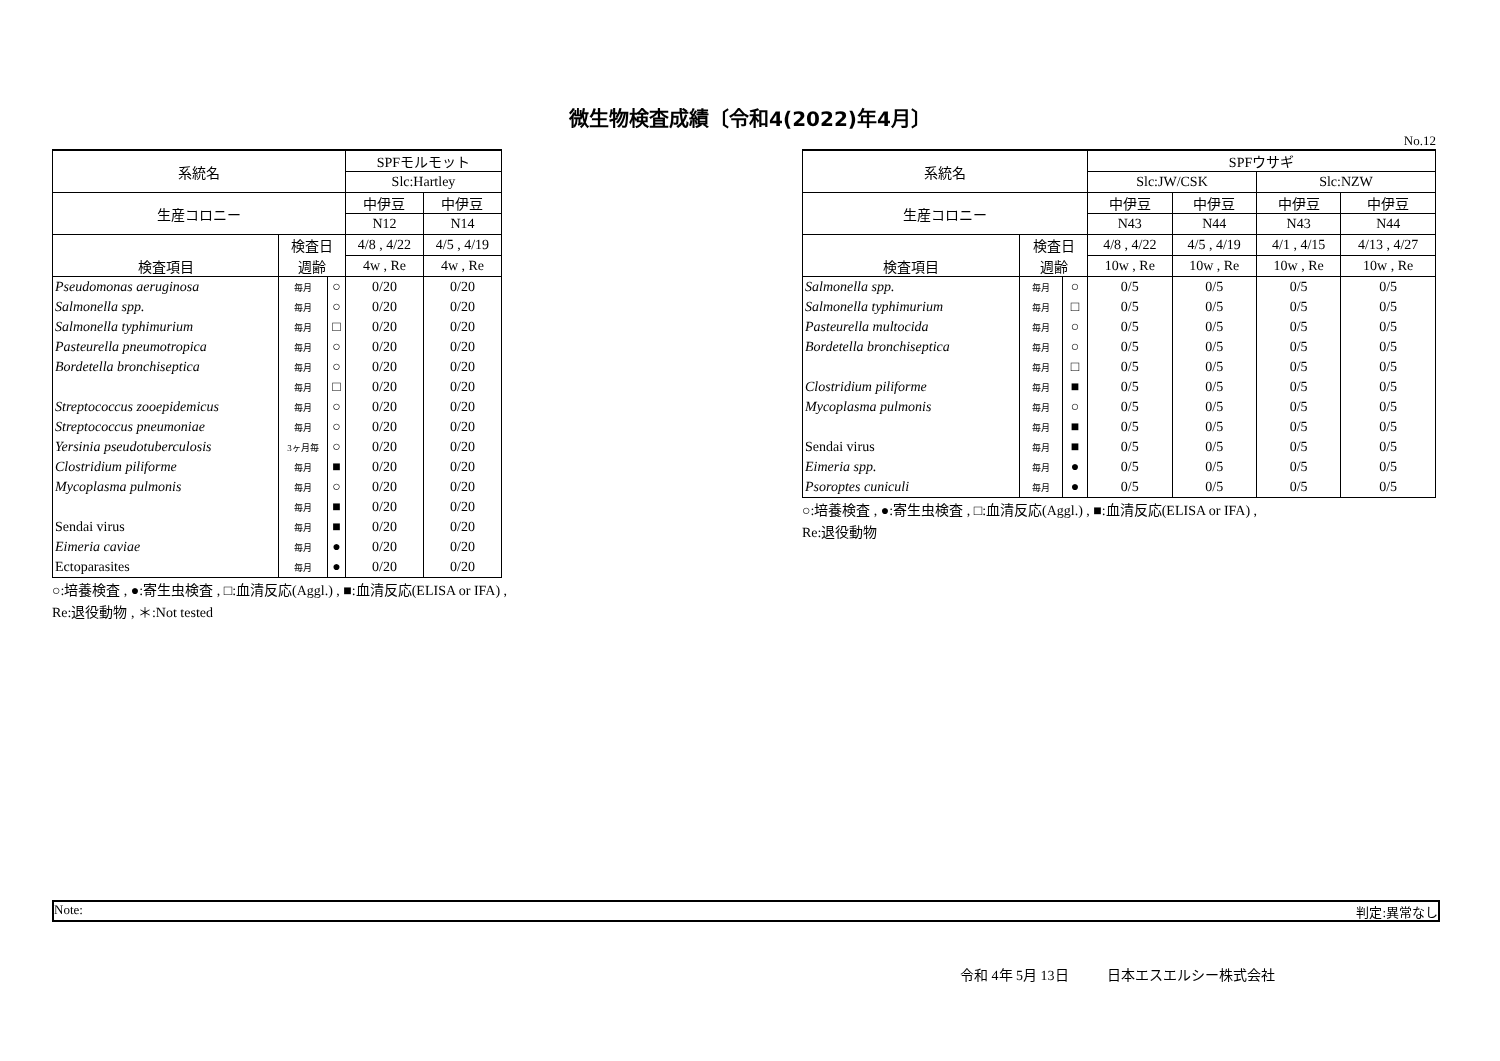微生物検査成績〔令和4(2022)年4月〕
No.12
| 系統名 | | | SPFモルモット | |
| --- | --- | --- | --- | --- |
| | | | Slc:Hartley | |
| 生産コロニー | | | 中伊豆 | 中伊豆 |
| | | | N12 | N14 |
| 検査項目 | 検査日 | | 4/8 , 4/22 | 4/5 , 4/19 |
| | 週齢 | | 4w , Re | 4w , Re |
| Pseudomonas aeruginosa | 毎月 | ○ | 0/20 | 0/20 |
| Salmonella spp. | 毎月 | ○ | 0/20 | 0/20 |
| Salmonella typhimurium | 毎月 | □ | 0/20 | 0/20 |
| Pasteurella pneumotropica | 毎月 | ○ | 0/20 | 0/20 |
| Bordetella bronchiseptica | 毎月 | ○ | 0/20 | 0/20 |
| | 毎月 | □ | 0/20 | 0/20 |
| Streptococcus zooepidemicus | 毎月 | ○ | 0/20 | 0/20 |
| Streptococcus pneumoniae | 毎月 | ○ | 0/20 | 0/20 |
| Yersinia pseudotuberculosis | 3ヶ月毎 | ○ | 0/20 | 0/20 |
| Clostridium piliforme | 毎月 | ■ | 0/20 | 0/20 |
| Mycoplasma pulmonis | 毎月 | ○ | 0/20 | 0/20 |
| | 毎月 | ■ | 0/20 | 0/20 |
| Sendai virus | 毎月 | ■ | 0/20 | 0/20 |
| Eimeria caviae | 毎月 | ● | 0/20 | 0/20 |
| Ectoparasites | 毎月 | ● | 0/20 | 0/20 |
○:培養検査 , ●:寄生虫検査 , □:血清反応(Aggl.) , ■:血清反応(ELISA or IFA) ,
Re:退役動物 , ＊:Not tested
| 系統名 | | | SPFウサギ | | | |
| --- | --- | --- | --- | --- | --- | --- |
| | | | Slc:JW/CSK | | Slc:NZW | |
| 生産コロニー | | | 中伊豆 | 中伊豆 | 中伊豆 | 中伊豆 |
| | | | N43 | N44 | N43 | N44 |
| 検査項目 | 検査日 | | 4/8 , 4/22 | 4/5 , 4/19 | 4/1 , 4/15 | 4/13 , 4/27 |
| | 週齢 | | 10w , Re | 10w , Re | 10w , Re | 10w , Re |
| Salmonella spp. | 毎月 | ○ | 0/5 | 0/5 | 0/5 | 0/5 |
| Salmonella typhimurium | 毎月 | □ | 0/5 | 0/5 | 0/5 | 0/5 |
| Pasteurella multocida | 毎月 | ○ | 0/5 | 0/5 | 0/5 | 0/5 |
| Bordetella bronchiseptica | 毎月 | ○ | 0/5 | 0/5 | 0/5 | 0/5 |
| | 毎月 | □ | 0/5 | 0/5 | 0/5 | 0/5 |
| Clostridium piliforme | 毎月 | ■ | 0/5 | 0/5 | 0/5 | 0/5 |
| Mycoplasma pulmonis | 毎月 | ○ | 0/5 | 0/5 | 0/5 | 0/5 |
| | 毎月 | ■ | 0/5 | 0/5 | 0/5 | 0/5 |
| Sendai virus | 毎月 | ■ | 0/5 | 0/5 | 0/5 | 0/5 |
| Eimeria spp. | 毎月 | ● | 0/5 | 0/5 | 0/5 | 0/5 |
| Psoroptes cuniculi | 毎月 | ● | 0/5 | 0/5 | 0/5 | 0/5 |
○:培養検査 , ●:寄生虫検査 , □:血清反応(Aggl.) , ■:血清反応(ELISA or IFA) ,
Re:退役動物
Note: 判定:異常なし
令和 4年 5月 13日 日本エスエルシー株式会社